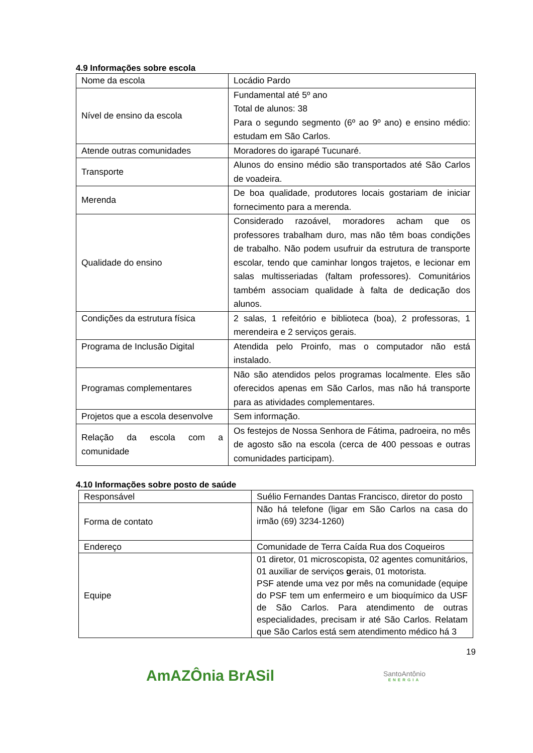4.9 Informações sobre escola
| Nome da escola | Locádio Pardo |
| Nível de ensino da escola | Fundamental até 5º ano Total de alunos: 38 Para o segundo segmento (6º ao 9º ano) e ensino médio: estudam em São Carlos. |
| Atende outras comunidades | Moradores do igarapé Tucunaré. |
| Transporte | Alunos do ensino médio são transportados até São Carlos de voadeira. |
| Merenda | De boa qualidade, produtores locais gostariam de iniciar fornecimento para a merenda. |
| Qualidade do ensino | Considerado razoável, moradores acham que os professores trabalham duro, mas não têm boas condições de trabalho. Não podem usufruir da estrutura de transporte escolar, tendo que caminhar longos trajetos, e lecionar em salas multisseriadas (faltam professores). Comunitários também associam qualidade à falta de dedicação dos alunos. |
| Condições da estrutura física | 2 salas, 1 refeitório e biblioteca (boa), 2 professoras, 1 merendeira e 2 serviços gerais. |
| Programa de Inclusão Digital | Atendida pelo Proinfo, mas o computador não está instalado. |
| Programas complementares | Não são atendidos pelos programas localmente. Eles são oferecidos apenas em São Carlos, mas não há transporte para as atividades complementares. |
| Projetos que a escola desenvolve | Sem informação. |
| Relação da escola com a comunidade | Os festejos de Nossa Senhora de Fátima, padroeira, no mês de agosto são na escola (cerca de 400 pessoas e outras comunidades participam). |
4.10 Informações sobre posto de saúde
| Responsável | Suélio Fernandes Dantas Francisco, diretor do posto |
| Forma de contato | Não há telefone (ligar em São Carlos na casa do irmão (69) 3234-1260) |
| Endereço | Comunidade de Terra Caída Rua dos Coqueiros |
| Equipe | 01 diretor, 01 microscopista, 02 agentes comunitários, 01 auxiliar de serviços g erais, 01 motorista. PSF atende uma vez por mês na comunidade (equipe do PSF tem um enfermeiro e um bioquímico da USF de São Carlos. Para atendimento de outras especialidades, precisam ir até São Carlos. Relatam que São Carlos está sem atendimento médico há 3 |
19
AmAZÔnia BrASil
SantoAntônio
ENERGIA